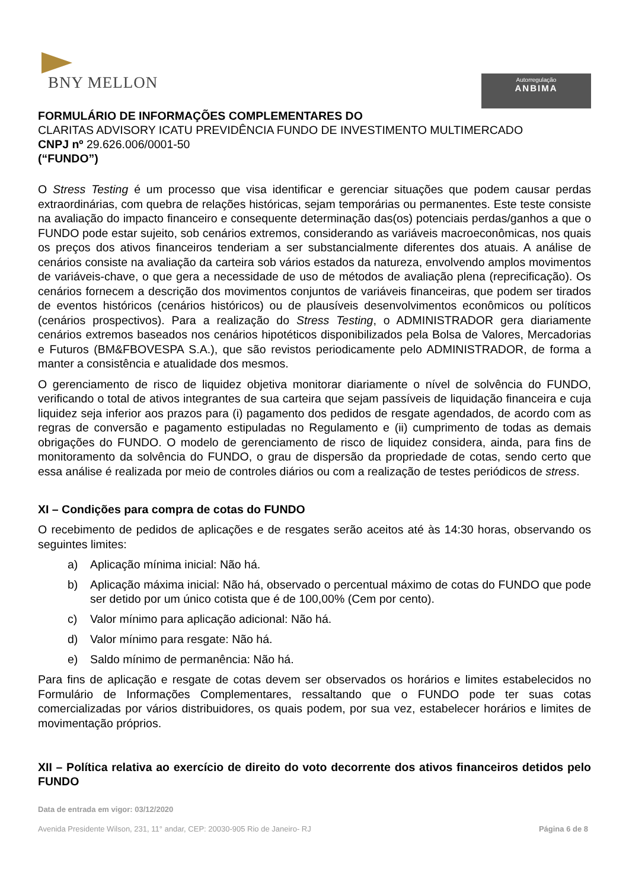BNY MELLON
Autorregulação
ANBIMA
FORMULÁRIO DE INFORMAÇÕES COMPLEMENTARES DO
CLARITAS ADVISORY ICATU PREVIDÊNCIA FUNDO DE INVESTIMENTO MULTIMERCADO
CNPJ nº 29.626.006/0001-50
(“FUNDO”)
O Stress Testing é um processo que visa identificar e gerenciar situações que podem causar perdas extraordinárias, com quebra de relações históricas, sejam temporárias ou permanentes. Este teste consiste na avaliação do impacto financeiro e consequente determinação das(os) potenciais perdas/ganhos a que o FUNDO pode estar sujeito, sob cenários extremos, considerando as variáveis macroeconômicas, nos quais os preços dos ativos financeiros tenderiam a ser substancialmente diferentes dos atuais. A análise de cenários consiste na avaliação da carteira sob vários estados da natureza, envolvendo amplos movimentos de variáveis-chave, o que gera a necessidade de uso de métodos de avaliação plena (reprecificação). Os cenários fornecem a descrição dos movimentos conjuntos de variáveis financeiras, que podem ser tirados de eventos históricos (cenários históricos) ou de plausíveis desenvolvimentos econômicos ou políticos (cenários prospectivos). Para a realização do Stress Testing, o ADMINISTRADOR gera diariamente cenários extremos baseados nos cenários hipotéticos disponibilizados pela Bolsa de Valores, Mercadorias e Futuros (BM&FBOVESPA S.A.), que são revistos periodicamente pelo ADMINISTRADOR, de forma a manter a consistência e atualidade dos mesmos.
O gerenciamento de risco de liquidez objetiva monitorar diariamente o nível de solvência do FUNDO, verificando o total de ativos integrantes de sua carteira que sejam passíveis de liquidação financeira e cuja liquidez seja inferior aos prazos para (i) pagamento dos pedidos de resgate agendados, de acordo com as regras de conversão e pagamento estipuladas no Regulamento e (ii) cumprimento de todas as demais obrigações do FUNDO. O modelo de gerenciamento de risco de liquidez considera, ainda, para fins de monitoramento da solvência do FUNDO, o grau de dispersão da propriedade de cotas, sendo certo que essa análise é realizada por meio de controles diários ou com a realização de testes periódicos de stress.
XI – Condições para compra de cotas do FUNDO
O recebimento de pedidos de aplicações e de resgates serão aceitos até às 14:30 horas, observando os seguintes limites:
a) Aplicação mínima inicial: Não há.
b) Aplicação máxima inicial: Não há, observado o percentual máximo de cotas do FUNDO que pode ser detido por um único cotista que é de 100,00% (Cem por cento).
c) Valor mínimo para aplicação adicional: Não há.
d) Valor mínimo para resgate: Não há.
e) Saldo mínimo de permanência: Não há.
Para fins de aplicação e resgate de cotas devem ser observados os horários e limites estabelecidos no Formulário de Informações Complementares, ressaltando que o FUNDO pode ter suas cotas comercializadas por vários distribuidores, os quais podem, por sua vez, estabelecer horários e limites de movimentação próprios.
XII – Política relativa ao exercício de direito do voto decorrente dos ativos financeiros detidos pelo FUNDO
Data de entrada em vigor: 03/12/2020
Avenida Presidente Wilson, 231, 11° andar, CEP: 20030-905 Rio de Janeiro- RJ Página 6 de 8